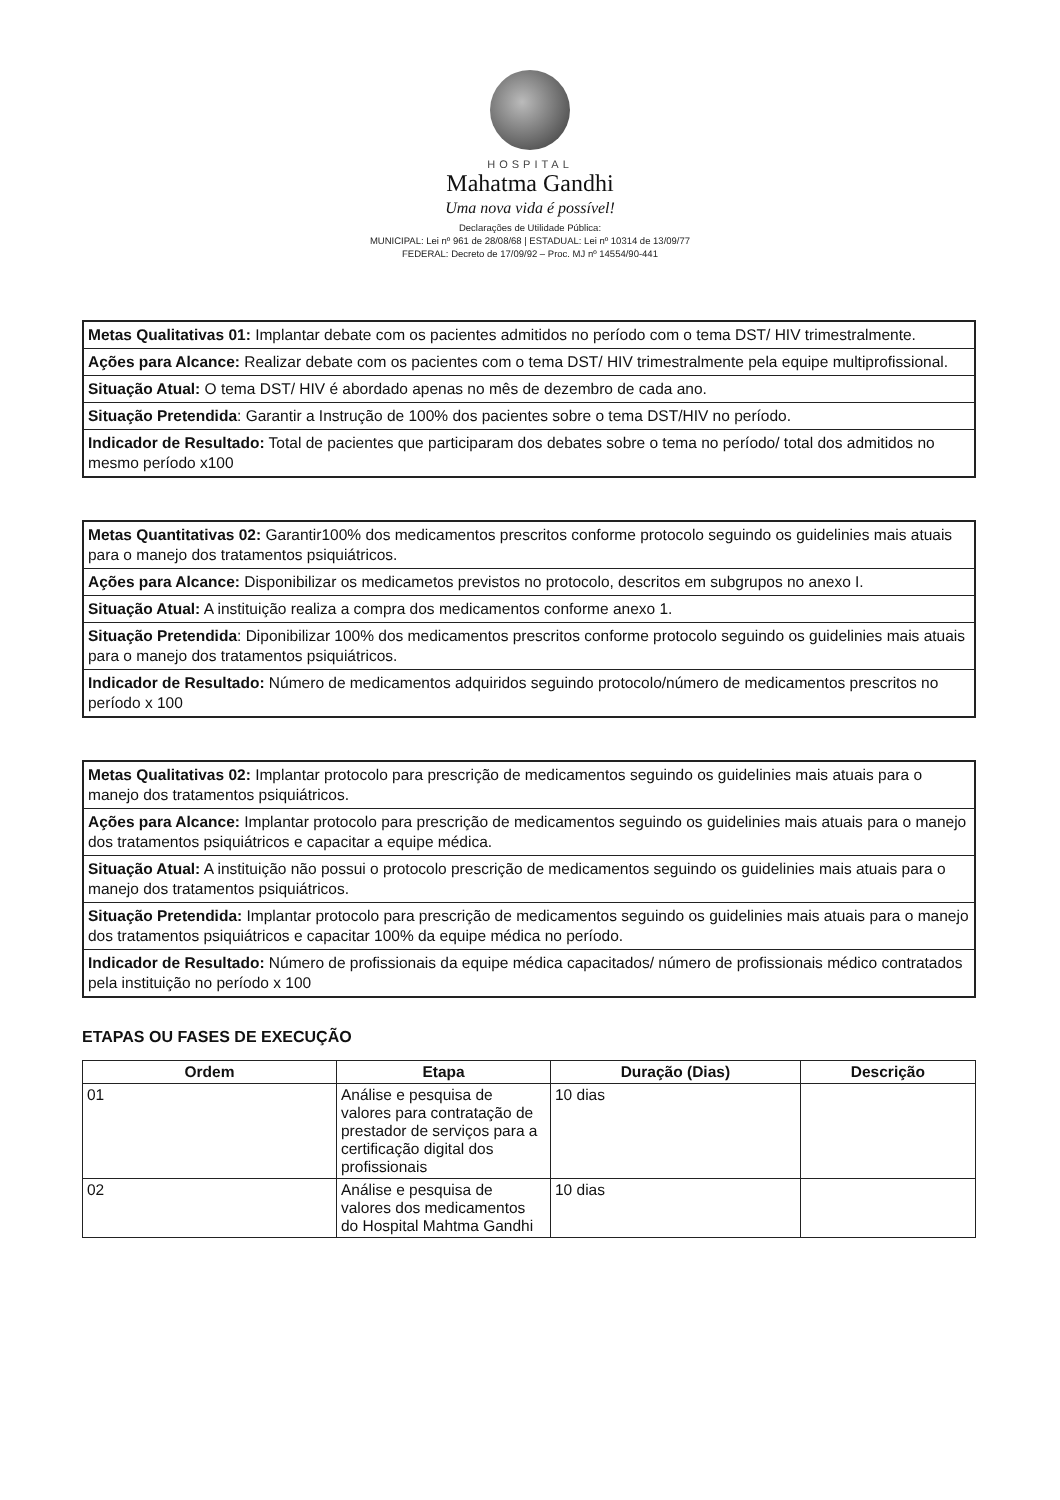HOSPITAL
Mahatma Gandhi
Uma nova vida é possível!
Declarações de Utilidade Pública:
MUNICIPAL: Lei nº 961 de 28/08/68 | ESTADUAL: Lei nº 10314 de 13/09/77
FEDERAL: Decreto de 17/09/92 – Proc. MJ nº 14554/90-441
Metas Qualitativas 01: Implantar debate com os pacientes admitidos no período com o tema DST/ HIV trimestralmente.
Ações para Alcance: Realizar debate com os pacientes com o tema DST/ HIV trimestralmente pela equipe multiprofissional.
Situação Atual: O tema DST/ HIV é abordado apenas no mês de dezembro de cada ano.
Situação Pretendida: Garantir a Instrução de 100% dos pacientes sobre o tema DST/HIV no período.
Indicador de Resultado: Total de pacientes que participaram dos debates sobre o tema no período/ total dos admitidos no mesmo período x100
Metas Quantitativas 02: Garantir100% dos medicamentos prescritos conforme protocolo seguindo os guidelinies mais atuais para o manejo dos tratamentos psiquiátricos.
Ações para Alcance: Disponibilizar os medicametos previstos no protocolo, descritos em subgrupos no anexo I.
Situação Atual: A instituição realiza a compra dos medicamentos conforme anexo 1.
Situação Pretendida: Diponibilizar 100% dos medicamentos prescritos conforme protocolo seguindo os guidelinies mais atuais para o manejo dos tratamentos psiquiátricos.
Indicador de Resultado: Número de medicamentos adquiridos seguindo protocolo/número de medicamentos prescritos no período x 100
Metas Qualitativas 02: Implantar protocolo para prescrição de medicamentos seguindo os guidelinies mais atuais para o manejo dos tratamentos psiquiátricos.
Ações para Alcance: Implantar protocolo para prescrição de medicamentos seguindo os guidelinies mais atuais para o manejo dos tratamentos psiquiátricos e capacitar a equipe médica.
Situação Atual: A instituição não possui o protocolo prescrição de medicamentos seguindo os guidelinies mais atuais para o manejo dos tratamentos psiquiátricos.
Situação Pretendida: Implantar protocolo para prescrição de medicamentos seguindo os guidelinies mais atuais para o manejo dos tratamentos psiquiátricos e capacitar 100% da equipe médica no período.
Indicador de Resultado: Número de profissionais da equipe médica capacitados/ número de profissionais médico contratados pela instituição no período x 100
ETAPAS OU FASES DE EXECUÇÃO
| Ordem | Etapa | Duração (Dias) | Descrição |
| --- | --- | --- | --- |
| 01 | Análise e pesquisa de valores para contratação de prestador de serviços para a certificação digital dos profissionais | 10 dias | |
| 02 | Análise e pesquisa de valores dos medicamentos do Hospital Mahtma Gandhi | 10 dias | |